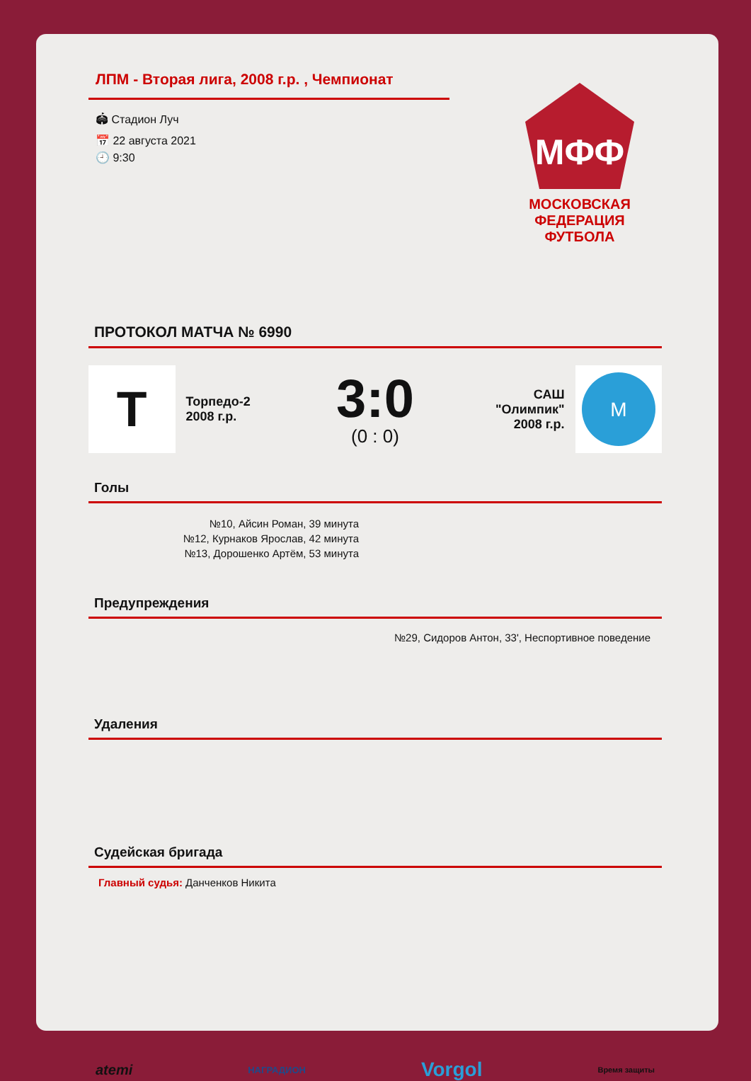ЛПМ - Вторая лига, 2008 г.р. , Чемпионат
🏟 Стадион Луч
📅 22 августа 2021
🕘 9:30
МФФ
МОСКОВСКАЯ ФЕДЕРАЦИЯ ФУТБОЛА
ПРОТОКОЛ МАТЧА № 6990
T
Торпедо-2
2008 г.р.
3:0
(0 : 0)
САШ
"Олимпик"
2008 г.р.
M
Голы
№10, Айсин Роман, 39 минута
№12, Курнаков Ярослав, 42 минута
№13, Дорошенко Артём, 53 минута
Предупреждения
№29, Сидоров Антон, 33', Неспортивное поведение
Удаления
Судейская бригада
Главный судья: Данченков Никита
atemi НАГРАДИОН Vorgol Время защиты